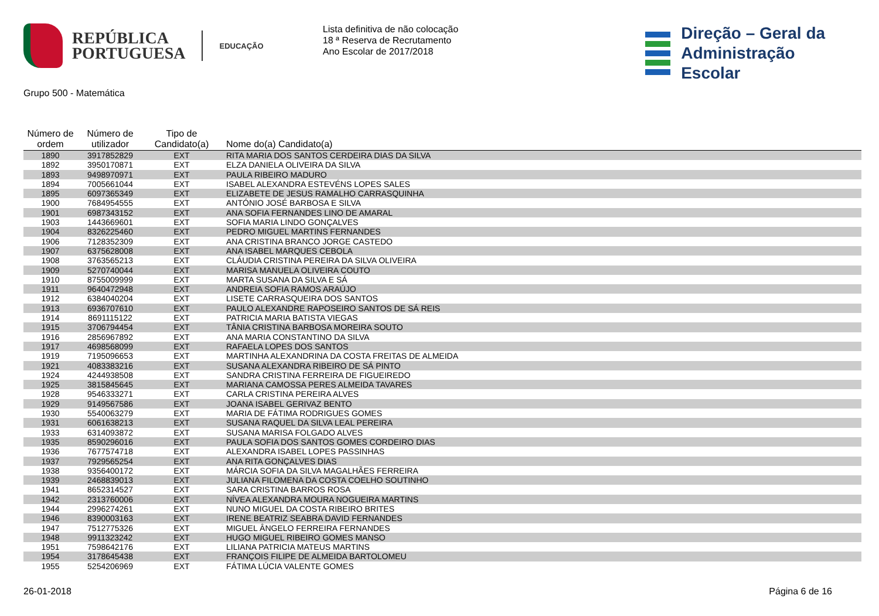REPÚBLICA
PORTUGUESA
EDUCAÇÃO
Lista definitiva de não colocação
18 ª Reserva de Recrutamento
Ano Escolar de 2017/2018
Direção – Geral da
Administração Escolar
Grupo 500 - Matemática
| Número de ordem | Número de utilizador | Tipo de Candidato(a) | Nome do(a) Candidato(a) |
| --- | --- | --- | --- |
| 1890 | 3917852829 | EXT | RITA MARIA DOS SANTOS CERDEIRA DIAS DA SILVA |
| 1892 | 3950170871 | EXT | ELZA DANIELA OLIVEIRA DA SILVA |
| 1893 | 9498970971 | EXT | PAULA RIBEIRO MADURO |
| 1894 | 7005661044 | EXT | ISABEL ALEXANDRA ESTEVÉNS LOPES SALES |
| 1895 | 6097365349 | EXT | ELIZABETE DE JESUS RAMALHO CARRASQUINHA |
| 1900 | 7684954555 | EXT | ANTÓNIO JOSÉ BARBOSA E SILVA |
| 1901 | 6987343152 | EXT | ANA SOFIA FERNANDES LINO DE AMARAL |
| 1903 | 1443669601 | EXT | SOFIA MARIA LINDO GONÇALVES |
| 1904 | 8326225460 | EXT | PEDRO MIGUEL MARTINS FERNANDES |
| 1906 | 7128352309 | EXT | ANA CRISTINA BRANCO JORGE CASTEDO |
| 1907 | 6375628008 | EXT | ANA ISABEL MARQUES CEBOLA |
| 1908 | 3763565213 | EXT | CLÁUDIA CRISTINA PEREIRA DA SILVA OLIVEIRA |
| 1909 | 5270740044 | EXT | MARISA MANUELA OLIVEIRA COUTO |
| 1910 | 8755009999 | EXT | MARTA SUSANA DA SILVA E SÁ |
| 1911 | 9640472948 | EXT | ANDREIA SOFIA RAMOS ARAÚJO |
| 1912 | 6384040204 | EXT | LISETE CARRASQUEIRA DOS SANTOS |
| 1913 | 6936707610 | EXT | PAULO ALEXANDRE RAPOSEIRO SANTOS DE SÁ REIS |
| 1914 | 8691115122 | EXT | PATRICIA MARIA BATISTA VIEGAS |
| 1915 | 3706794454 | EXT | TÂNIA CRISTINA BARBOSA MOREIRA SOUTO |
| 1916 | 2856967892 | EXT | ANA MARIA CONSTANTINO DA SILVA |
| 1917 | 4698568099 | EXT | RAFAELA LOPES DOS SANTOS |
| 1919 | 7195096653 | EXT | MARTINHA ALEXANDRINA DA COSTA FREITAS DE ALMEIDA |
| 1921 | 4083383216 | EXT | SUSANA ALEXANDRA RIBEIRO DE SÁ PINTO |
| 1924 | 4244938508 | EXT | SANDRA CRISTINA FERREIRA DE FIGUEIREDO |
| 1925 | 3815845645 | EXT | MARIANA CAMOSSA PERES ALMEIDA TAVARES |
| 1928 | 9546333271 | EXT | CARLA CRISTINA PEREIRA ALVES |
| 1929 | 9149567586 | EXT | JOANA ISABEL GERIVAZ BENTO |
| 1930 | 5540063279 | EXT | MARIA DE FÁTIMA RODRIGUES GOMES |
| 1931 | 6061638213 | EXT | SUSANA RAQUEL DA SILVA LEAL PEREIRA |
| 1933 | 6314093872 | EXT | SUSANA MARISA FOLGADO ALVES |
| 1935 | 8590296016 | EXT | PAULA SOFIA DOS SANTOS GOMES CORDEIRO DIAS |
| 1936 | 7677574718 | EXT | ALEXANDRA ISABEL LOPES PASSINHAS |
| 1937 | 7929565254 | EXT | ANA RITA GONÇALVES DIAS |
| 1938 | 9356400172 | EXT | MÁRCIA SOFIA DA SILVA MAGALHÃES FERREIRA |
| 1939 | 2468839013 | EXT | JULIANA FILOMENA DA COSTA COELHO SOUTINHO |
| 1941 | 8652314527 | EXT | SARA CRISTINA BARROS ROSA |
| 1942 | 2313760006 | EXT | NÍVEA ALEXANDRA MOURA NOGUEIRA MARTINS |
| 1944 | 2996274261 | EXT | NUNO MIGUEL DA COSTA RIBEIRO BRITES |
| 1946 | 8390003163 | EXT | IRENE BEATRIZ SEABRA DAVID FERNANDES |
| 1947 | 7512775326 | EXT | MIGUEL ÂNGELO FERREIRA FERNANDES |
| 1948 | 9911323242 | EXT | HUGO MIGUEL RIBEIRO GOMES MANSO |
| 1951 | 7598642176 | EXT | LILIANA PATRICIA MATEUS MARTINS |
| 1954 | 3178645438 | EXT | FRANÇOIS FILIPE DE ALMEIDA BARTOLOMEU |
| 1955 | 5254206969 | EXT | FÁTIMA LÚCIA VALENTE GOMES |
26-01-2018 Página 6 de 16